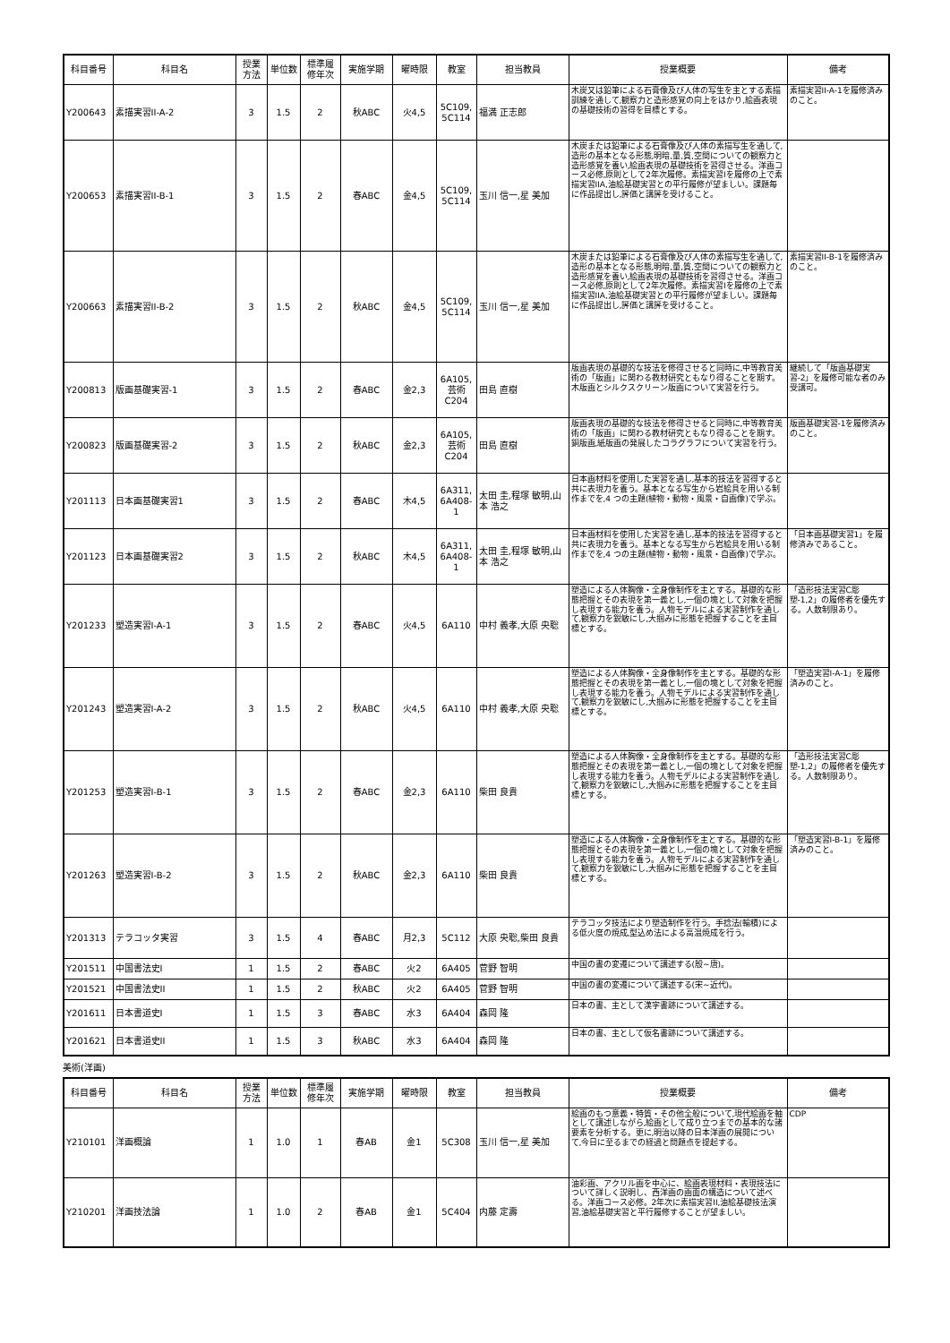| 科目番号 | 科目名 | 授業 方法 | 単位数 | 標準履 修年次 | 実施学期 | 曜時限 | 教室 | 担当教員 | 授業概要 | 備考 |
| --- | --- | --- | --- | --- | --- | --- | --- | --- | --- | --- |
| Y200643 | 素描実習II-A-2 | 3 | 1.5 | 2 | 秋ABC | 火4,5 | 5C109, 5C114 | 福満 正志郎 | 木炭又は鉛筆による石膏像及び人体の写生を主とする素描訓練を通して,観察力と造形感覚の向上をはかり,絵画表現の基礎技術の習得を目標とする。 | 素描実習II-A-1を履修済みのこと。 |
| Y200653 | 素描実習II-B-1 | 3 | 1.5 | 2 | 春ABC | 金4,5 | 5C109, 5C114 | 玉川 信一,星 美加 | 木炭または鉛筆による石膏像及び人体の素描写生を通して,造形の基本となる形態,明暗,量,質,空間についての観察力と造形感覚を養い,絵画表現の基礎技術を習得させる。洋画コース必修,原則として2年次履修。素描実習Iを履修の上で素描実習IIA,油絵基礎実習との平行履修が望ましい。課題毎に作品提出し,評価と講評を受けること。 | |
| Y200663 | 素描実習II-B-2 | 3 | 1.5 | 2 | 秋ABC | 金4,5 | 5C109, 5C114 | 玉川 信一,星 美加 | 木炭または鉛筆による石膏像及び人体の素描写生を通して,造形の基本となる形態,明暗,量,質,空間についての観察力と造形感覚を養い,絵画表現の基礎技術を習得させる。洋画コース必修,原則として2年次履修。素描実習Iを履修の上で素描実習IIA,油絵基礎実習との平行履修が望ましい。課題毎に作品提出し,評価と講評を受けること。 | 素描実習II-B-1を履修済みのこと。 |
| Y200813 | 版画基礎実習-1 | 3 | 1.5 | 2 | 春ABC | 金2,3 | 6A105, 芸術 C204 | 田島 直樹 | 版画表現の基礎的な技法を修得させると同時に,中等教育美術の「版画」に関わる教材研究ともなり得ることを期す。 木版画とシルクスクリーン版画について実習を行う。 | 継続して「版画基礎実習-2」を履修可能な者のみ受講可。 |
| Y200823 | 版画基礎実習-2 | 3 | 1.5 | 2 | 秋ABC | 金2,3 | 6A105, 芸術 C204 | 田島 直樹 | 版画表現の基礎的な技法を修得させると同時に,中等教育美術の「版画」に関わる教材研究ともなり得ることを期す。 銅版画,紙版画の発展したコラグラフについて実習を行う。 | 版画基礎実習-1を履修済みのこと。 |
| Y201113 | 日本画基礎実習1 | 3 | 1.5 | 2 | 春ABC | 木4,5 | 6A311, 6A408- 1 | 太田 圭,程塚 敏明,山本 浩之 | 日本画材料を使用した実習を通し,基本的技法を習得すると共に表現力を養う。基本となる写生から岩絵具を用いる制作までを,4 つの主題(植物・動物・風景・自画像)で学ぶ。 | |
| Y201123 | 日本画基礎実習2 | 3 | 1.5 | 2 | 秋ABC | 木4,5 | 6A311, 6A408- 1 | 太田 圭,程塚 敏明,山本 浩之 | 日本画材料を使用した実習を通し,基本的技法を習得すると共に表現力を養う。基本となる写生から岩絵具を用いる制作までを,4 つの主題(植物・動物・風景・自画像)で学ぶ。 | 「日本画基礎実習1」を履修済みであること。 |
| Y201233 | 塑造実習I-A-1 | 3 | 1.5 | 2 | 春ABC | 火4,5 | 6A110 | 中村 義孝,大原 央聡 | 塑造による人体胸像・全身像制作を主とする。基礎的な形態把握とその表現を第一義とし,一個の塊として対象を把握し表現する能力を養う。人物モデルによる実習制作を通して,観察力を鋭敏にし,大掴みに形態を把握することを主目標とする。 | 「造形技法実習C彫塑-1,2」の履修者を優先する。人数制限あり。 |
| Y201243 | 塑造実習I-A-2 | 3 | 1.5 | 2 | 秋ABC | 火4,5 | 6A110 | 中村 義孝,大原 央聡 | 塑造による人体胸像・全身像制作を主とする。基礎的な形態把握とその表現を第一義とし,一個の塊として対象を把握し表現する能力を養う。人物モデルによる実習制作を通して,観察力を鋭敏にし,大掴みに形態を把握することを主目標とする。 | 「塑造実習I-A-1」を履修済みのこと。 |
| Y201253 | 塑造実習I-B-1 | 3 | 1.5 | 2 | 春ABC | 金2,3 | 6A110 | 柴田 良貴 | 塑造による人体胸像・全身像制作を主とする。基礎的な形態把握とその表現を第一義とし,一個の塊として対象を把握し表現する能力を養う。人物モデルによる実習制作を通して,観察力を鋭敏にし,大掴みに形態を把握することを主目標とする。 | 「造形技法実習C彫塑-1,2」の履修者を優先する。人数制限あり。 |
| Y201263 | 塑造実習I-B-2 | 3 | 1.5 | 2 | 秋ABC | 金2,3 | 6A110 | 柴田 良貴 | 塑造による人体胸像・全身像制作を主とする。基礎的な形態把握とその表現を第一義とし,一個の塊として対象を把握し表現する能力を養う。人物モデルによる実習制作を通して,観察力を鋭敏にし,大掴みに形態を把握することを主目標とする。 | 「塑造実習I-B-1」を履修済みのこと。 |
| Y201313 | テラコッタ実習 | 3 | 1.5 | 4 | 春ABC | 月2,3 | 5C112 | 大原 央聡,柴田 良貴 | テラコッタ技法により塑造制作を行う。手捻法(輪積)による低火度の焼成,型込め法による高温焼成を行う。 | |
| Y201511 | 中国書法史I | 1 | 1.5 | 2 | 春ABC | 火2 | 6A405 | 菅野 智明 | 中国の書の変遷について講述する(殷~唐)。 | |
| Y201521 | 中国書法史II | 1 | 1.5 | 2 | 秋ABC | 火2 | 6A405 | 菅野 智明 | 中国の書の変遷について講述する(宋~近代)。 | |
| Y201611 | 日本書道史I | 1 | 1.5 | 3 | 春ABC | 水3 | 6A404 | 森岡 隆 | 日本の書、主として漢字書跡について講述する。 | |
| Y201621 | 日本書道史II | 1 | 1.5 | 3 | 秋ABC | 水3 | 6A404 | 森岡 隆 | 日本の書、主として仮名書跡について講述する。 | |
美術(洋画)
| 科目番号 | 科目名 | 授業 方法 | 単位数 | 標準履 修年次 | 実施学期 | 曜時限 | 教室 | 担当教員 | 授業概要 | 備考 |
| --- | --- | --- | --- | --- | --- | --- | --- | --- | --- | --- |
| Y210101 | 洋画概論 | 1 | 1.0 | 1 | 春AB | 金1 | 5C308 | 玉川 信一,星 美加 | 絵画のもつ意義・特質・その他全般について,現代絵画を軸として講述しながら,絵画として成り立つまでの基本的な諸要素を分析する。更に,明治以降の日本洋画の展開について,今日に至るまでの経過と問題点を提起する。 | CDP |
| Y210201 | 洋画技法論 | 1 | 1.0 | 2 | 春AB | 金1 | 5C404 | 内藤 定壽 | 油彩画、アクリル画を中心に、絵画表現材料・表現技法について詳しく説明し、西洋画の画面の構造について述べる。洋画コース必修。2年次に素描実習II,油絵基礎技法演習,油絵基礎実習と平行履修することが望ましい。 | |